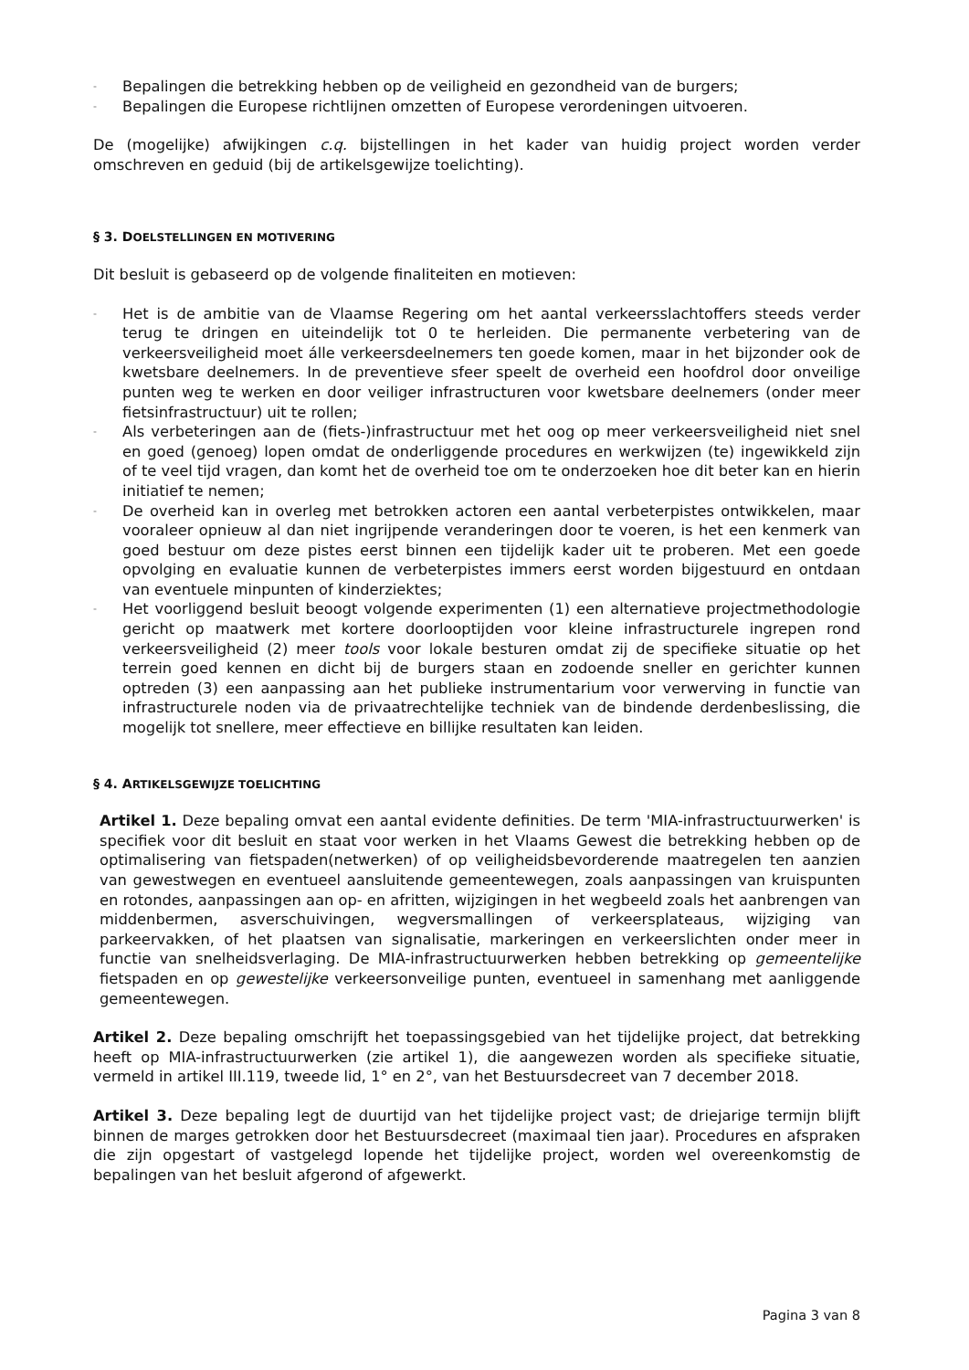- Bepalingen die betrekking hebben op de veiligheid en gezondheid van de burgers;
- Bepalingen die Europese richtlijnen omzetten of Europese verordeningen uitvoeren.
De (mogelijke) afwijkingen c.q. bijstellingen in het kader van huidig project worden verder omschreven en geduid (bij de artikelsgewijze toelichting).
§ 3. DOELSTELLINGEN EN MOTIVERING
Dit besluit is gebaseerd op de volgende finaliteiten en motieven:
- Het is de ambitie van de Vlaamse Regering om het aantal verkeersslachtoffers steeds verder terug te dringen en uiteindelijk tot 0 te herleiden. Die permanente verbetering van de verkeersveiligheid moet álle verkeersdeelnemers ten goede komen, maar in het bijzonder ook de kwetsbare deelnemers. In de preventieve sfeer speelt de overheid een hoofdrol door onveilige punten weg te werken en door veiliger infrastructuren voor kwetsbare deelnemers (onder meer fietsinfrastructuur) uit te rollen;
- Als verbeteringen aan de (fiets-)infrastructuur met het oog op meer verkeersveiligheid niet snel en goed (genoeg) lopen omdat de onderliggende procedures en werkwijzen (te) ingewikkeld zijn of te veel tijd vragen, dan komt het de overheid toe om te onderzoeken hoe dit beter kan en hierin initiatief te nemen;
- De overheid kan in overleg met betrokken actoren een aantal verbeterpistes ontwikkelen, maar vooraleer opnieuw al dan niet ingrijpende veranderingen door te voeren, is het een kenmerk van goed bestuur om deze pistes eerst binnen een tijdelijk kader uit te proberen. Met een goede opvolging en evaluatie kunnen de verbeterpistes immers eerst worden bijgestuurd en ontdaan van eventuele minpunten of kinderziektes;
- Het voorliggend besluit beoogt volgende experimenten (1) een alternatieve projectmethodologie gericht op maatwerk met kortere doorlooptijden voor kleine infrastructurele ingrepen rond verkeersveiligheid (2) meer tools voor lokale besturen omdat zij de specifieke situatie op het terrein goed kennen en dicht bij de burgers staan en zodoende sneller en gerichter kunnen optreden (3) een aanpassing aan het publieke instrumentarium voor verwerving in functie van infrastructurele noden via de privaatrechtelijke techniek van de bindende derdenbeslissing, die mogelijk tot snellere, meer effectieve en billijke resultaten kan leiden.
§ 4. ARTIKELSGEWIJZE TOELICHTING
Artikel 1. Deze bepaling omvat een aantal evidente definities. De term 'MIA-infrastructuurwerken' is specifiek voor dit besluit en staat voor werken in het Vlaams Gewest die betrekking hebben op de optimalisering van fietspaden(netwerken) of op veiligheidsbevorderende maatregelen ten aanzien van gewestwegen en eventueel aansluitende gemeentewegen, zoals aanpassingen van kruispunten en rotondes, aanpassingen aan op- en afritten, wijzigingen in het wegbeeld zoals het aanbrengen van middenbermen, asverschuivingen, wegversmallingen of verkeersplateaus, wijziging van parkeervakken, of het plaatsen van signalisatie, markeringen en verkeerslichten onder meer in functie van snelheidsverlaging. De MIA-infrastructuurwerken hebben betrekking op gemeentelijke fietspaden en op gewestelijke verkeersonveilige punten, eventueel in samenhang met aanliggende gemeentewegen.
Artikel 2. Deze bepaling omschrijft het toepassingsgebied van het tijdelijke project, dat betrekking heeft op MIA-infrastructuurwerken (zie artikel 1), die aangewezen worden als specifieke situatie, vermeld in artikel III.119, tweede lid, 1° en 2°, van het Bestuursdecreet van 7 december 2018.
Artikel 3. Deze bepaling legt de duurtijd van het tijdelijke project vast; de driejarige termijn blijft binnen de marges getrokken door het Bestuursdecreet (maximaal tien jaar). Procedures en afspraken die zijn opgestart of vastgelegd lopende het tijdelijke project, worden wel overeenkomstig de bepalingen van het besluit afgerond of afgewerkt.
Pagina 3 van 8